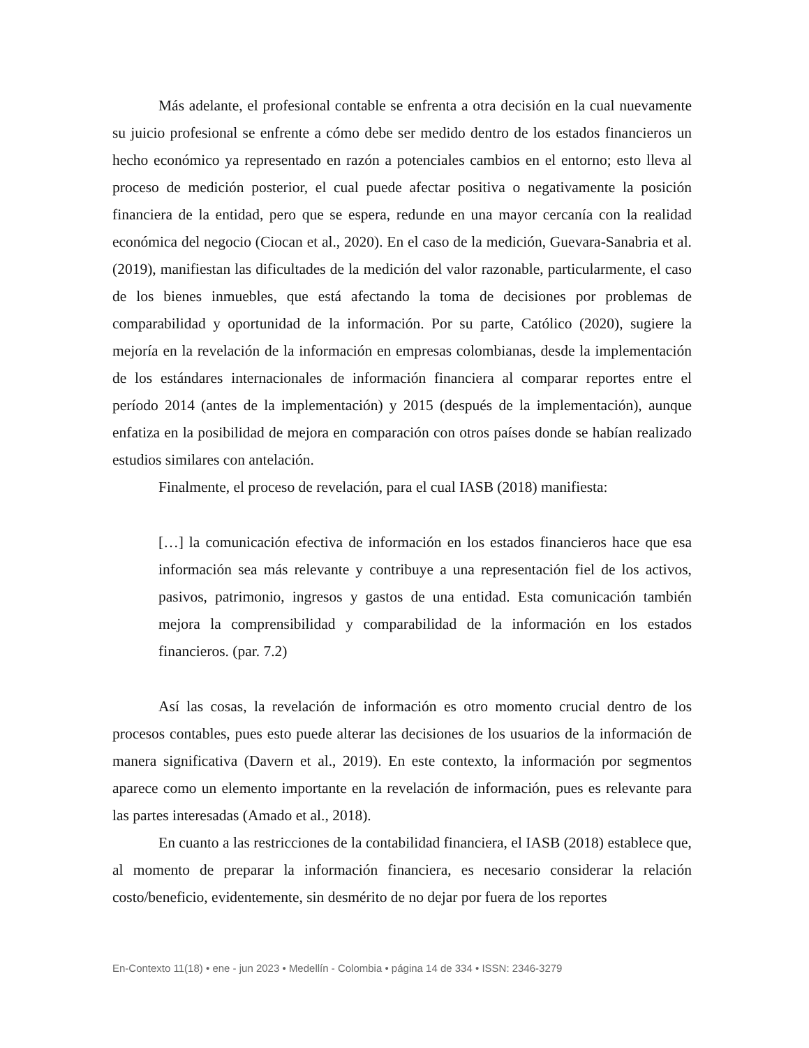Más adelante, el profesional contable se enfrenta a otra decisión en la cual nuevamente su juicio profesional se enfrente a cómo debe ser medido dentro de los estados financieros un hecho económico ya representado en razón a potenciales cambios en el entorno; esto lleva al proceso de medición posterior, el cual puede afectar positiva o negativamente la posición financiera de la entidad, pero que se espera, redunde en una mayor cercanía con la realidad económica del negocio (Ciocan et al., 2020). En el caso de la medición, Guevara-Sanabria et al. (2019), manifiestan las dificultades de la medición del valor razonable, particularmente, el caso de los bienes inmuebles, que está afectando la toma de decisiones por problemas de comparabilidad y oportunidad de la información. Por su parte, Católico (2020), sugiere la mejoría en la revelación de la información en empresas colombianas, desde la implementación de los estándares internacionales de información financiera al comparar reportes entre el período 2014 (antes de la implementación) y 2015 (después de la implementación), aunque enfatiza en la posibilidad de mejora en comparación con otros países donde se habían realizado estudios similares con antelación.
Finalmente, el proceso de revelación, para el cual IASB (2018) manifiesta:
[…] la comunicación efectiva de información en los estados financieros hace que esa información sea más relevante y contribuye a una representación fiel de los activos, pasivos, patrimonio, ingresos y gastos de una entidad. Esta comunicación también mejora la comprensibilidad y comparabilidad de la información en los estados financieros. (par. 7.2)
Así las cosas, la revelación de información es otro momento crucial dentro de los procesos contables, pues esto puede alterar las decisiones de los usuarios de la información de manera significativa (Davern et al., 2019). En este contexto, la información por segmentos aparece como un elemento importante en la revelación de información, pues es relevante para las partes interesadas (Amado et al., 2018).
En cuanto a las restricciones de la contabilidad financiera, el IASB (2018) establece que, al momento de preparar la información financiera, es necesario considerar la relación costo/beneficio, evidentemente, sin desmérito de no dejar por fuera de los reportes
En-Contexto 11(18) • ene - jun 2023 • Medellín - Colombia • página 14 de 334 • ISSN: 2346-3279